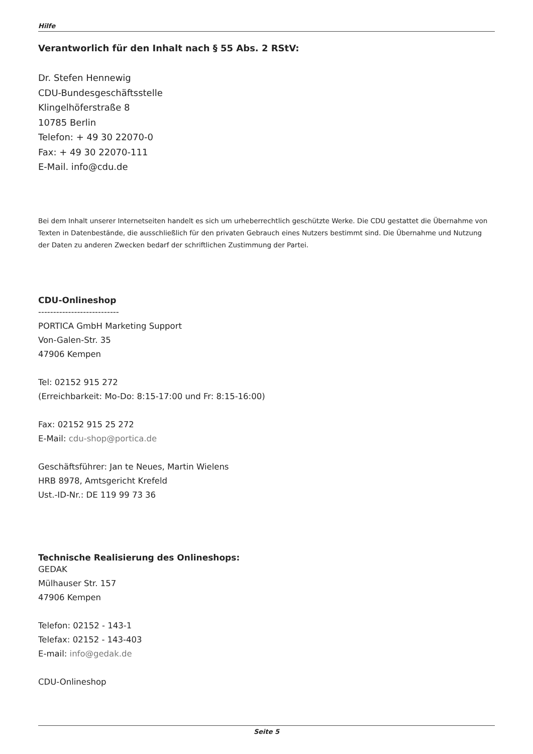Hilfe
Verantworlich für den Inhalt nach § 55 Abs. 2 RStV:
Dr. Stefen Hennewig
CDU-Bundesgeschäftsstelle
Klingelhöferstraße 8
10785 Berlin
Telefon: + 49 30 22070-0
Fax: + 49 30 22070-111
E-Mail. info@cdu.de
Bei dem Inhalt unserer Internetseiten handelt es sich um urheberrechtlich geschützte Werke. Die CDU gestattet die Übernahme von Texten in Datenbestände, die ausschließlich für den privaten Gebrauch eines Nutzers bestimmt sind. Die Übernahme und Nutzung der Daten zu anderen Zwecken bedarf der schriftlichen Zustimmung der Partei.
CDU-Onlineshop
---------------------------
PORTICA GmbH Marketing Support
Von-Galen-Str. 35
47906 Kempen
Tel: 02152 915 272
(Erreichbarkeit: Mo-Do: 8:15-17:00 und Fr: 8:15-16:00)
Fax: 02152 915 25 272
E-Mail: cdu-shop@portica.de
Geschäftsführer: Jan te Neues, Martin Wielens
HRB 8978, Amtsgericht Krefeld
Ust.-ID-Nr.: DE 119 99 73 36
Technische Realisierung des Onlineshops:
GEDAK
Mülhauser Str. 157
47906 Kempen
Telefon: 02152 - 143-1
Telefax: 02152 - 143-403
E-mail: info@gedak.de
CDU-Onlineshop
Seite 5